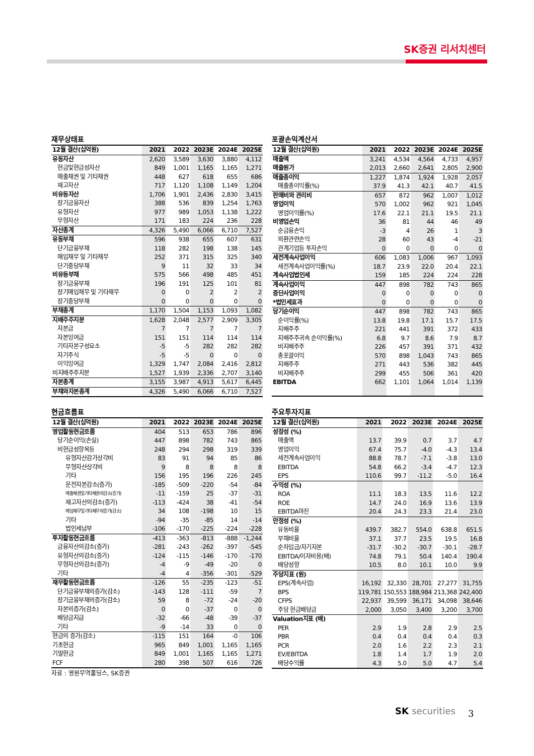SK증권 리서치센터
재무상태표
| 12월 결산(십억원) | 2021 | 2022 | 2023E | 2024E | 2025E |
| --- | --- | --- | --- | --- | --- |
| 유동자산 | 2,620 | 3,589 | 3,630 | 3,880 | 4,112 |
| 현금및현금성자산 | 849 | 1,001 | 1,165 | 1,165 | 1,271 |
| 매출채권 및 기타채권 | 448 | 627 | 618 | 655 | 686 |
| 재고자산 | 717 | 1,120 | 1,108 | 1,149 | 1,204 |
| 비유동자산 | 1,706 | 1,901 | 2,436 | 2,830 | 3,415 |
| 장기금융자산 | 388 | 536 | 839 | 1,254 | 1,763 |
| 유형자산 | 977 | 989 | 1,053 | 1,138 | 1,222 |
| 무형자산 | 171 | 183 | 224 | 236 | 228 |
| 자산총계 | 4,326 | 5,490 | 6,066 | 6,710 | 7,527 |
| 유동부채 | 596 | 938 | 655 | 607 | 631 |
| 단기금융부채 | 118 | 282 | 198 | 138 | 145 |
| 매입채무 및 기타채무 | 252 | 371 | 315 | 325 | 340 |
| 단기충당부채 | 9 | 11 | 32 | 33 | 34 |
| 비유동부채 | 575 | 566 | 498 | 485 | 451 |
| 장기금융부채 | 196 | 191 | 125 | 101 | 81 |
| 장기매입채무 및 기타채무 | 0 | 0 | 2 | 2 | 2 |
| 장기충당부채 | 0 | 0 | 0 | 0 | 0 |
| 부채총계 | 1,170 | 1,504 | 1,153 | 1,093 | 1,082 |
| 지배주주지분 | 1,628 | 2,048 | 2,577 | 2,909 | 3,305 |
| 자본금 | 7 | 7 | 7 | 7 | 7 |
| 자본잉여금 | 151 | 151 | 114 | 114 | 114 |
| 기타자본구성요소 | -5 | -5 | 282 | 282 | 282 |
| 자기주식 | -5 | -5 | 0 | 0 | 0 |
| 이익잉여금 | 1,329 | 1,747 | 2,084 | 2,416 | 2,812 |
| 비지배주주지분 | 1,527 | 1,939 | 2,336 | 2,707 | 3,140 |
| 자본총계 | 3,155 | 3,987 | 4,913 | 5,617 | 6,445 |
| 부채와자본총계 | 4,326 | 5,490 | 6,066 | 6,710 | 7,527 |
포괄손익계산서
| 12월 결산(십억원) | 2021 | 2022 | 2023E | 2024E | 2025E |
| --- | --- | --- | --- | --- | --- |
| 매출액 | 3,241 | 4,534 | 4,564 | 4,733 | 4,957 |
| 매출원가 | 2,013 | 2,660 | 2,641 | 2,805 | 2,900 |
| 매출총이익 | 1,227 | 1,874 | 1,924 | 1,928 | 2,057 |
| 매출총이익률(%) | 37.9 | 41.3 | 42.1 | 40.7 | 41.5 |
| 판매비와 관리비 | 657 | 872 | 962 | 1,007 | 1,012 |
| 영업이익 | 570 | 1,002 | 962 | 921 | 1,045 |
| 영업이익률(%) | 17.6 | 22.1 | 21.1 | 19.5 | 21.1 |
| 비영업손익 | 36 | 81 | 44 | 46 | 49 |
| 순금융손익 | -3 | 4 | 26 | 1 | 3 |
| 외환관련손익 | 28 | 60 | 43 | -4 | -21 |
| 관계기업등 투자손익 | 0 | 0 | 0 | 0 | 0 |
| 세전계속사업이익 | 606 | 1,083 | 1,006 | 967 | 1,093 |
| 세전계속사업이익률(%) | 18.7 | 23.9 | 22.0 | 20.4 | 22.1 |
| 계속사업법인세 | 159 | 185 | 224 | 224 | 228 |
| 계속사업이익 | 447 | 898 | 782 | 743 | 865 |
| 중단사업이익 | 0 | 0 | 0 | 0 | 0 |
| *법인세효과 | 0 | 0 | 0 | 0 | 0 |
| 당기순이익 | 447 | 898 | 782 | 743 | 865 |
| 순이익률(%) | 13.8 | 19.8 | 17.1 | 15.7 | 17.5 |
| 지배주주 | 221 | 441 | 391 | 372 | 433 |
| 지배주주귀속 순이익률(%) | 6.8 | 9.7 | 8.6 | 7.9 | 8.7 |
| 비지배주주 | 226 | 457 | 391 | 371 | 432 |
| 총포괄이익 | 570 | 898 | 1,043 | 743 | 865 |
| 지배주주 | 271 | 443 | 536 | 382 | 445 |
| 비지배주주 | 299 | 455 | 506 | 361 | 420 |
| EBITDA | 662 | 1,101 | 1,064 | 1,014 | 1,139 |
현금흐름표
| 12월 결산(십억원) | 2021 | 2022 | 2023E | 2024E | 2025E |
| --- | --- | --- | --- | --- | --- |
| 영업활동현금흐름 | 404 | 513 | 653 | 786 | 896 |
| 당기순이익(손실) | 447 | 898 | 782 | 743 | 865 |
| 비현금성항목등 | 248 | 294 | 298 | 319 | 339 |
| 유형자산감가상각비 | 83 | 91 | 94 | 85 | 86 |
| 무형자산상각비 | 9 | 8 | 8 | 8 | 8 |
| 기타 | 156 | 195 | 196 | 226 | 245 |
| 운전자본감소(증가) | -185 | -509 | -220 | -54 | -84 |
| 매출채권및기타채권의감소(증가) | -11 | -159 | 25 | -37 | -31 |
| 재고자산의감소(증가) | -113 | -424 | 38 | -41 | -54 |
| 매입채무및기타채무의증가(감소) | 34 | 108 | -198 | 10 | 15 |
| 기타 | -94 | -35 | -85 | 14 | -14 |
| 법인세납부 | -106 | -170 | -225 | -224 | -228 |
| 투자활동현금흐름 | -413 | -363 | -813 | -888 | -1,244 |
| 금융자산의감소(증가) | -281 | -243 | -262 | -397 | -545 |
| 유형자산의감소(증가) | -124 | -115 | -146 | -170 | -170 |
| 무형자산의감소(증가) | -4 | -9 | -49 | -20 | 0 |
| 기타 | -4 | 4 | -356 | -301 | -529 |
| 재무활동현금흐름 | -126 | 55 | -235 | -123 | -51 |
| 단기금융부채의증가(감소) | -143 | 128 | -111 | -59 | 7 |
| 장기금융부채의증가(감소) | 59 | 8 | -72 | -24 | -20 |
| 자본의증가(감소) | 0 | 0 | -37 | 0 | 0 |
| 배당금지급 | -32 | -66 | -48 | -39 | -37 |
| 기타 | -9 | -14 | 33 | 0 | 0 |
| 현금의 증가(감소) | -115 | 151 | 164 | -0 | 106 |
| 기초현금 | 965 | 849 | 1,001 | 1,165 | 1,165 |
| 기말현금 | 849 | 1,001 | 1,165 | 1,165 | 1,271 |
| FCF | 280 | 398 | 507 | 616 | 726 |
자료 : 영원무역홀딩스, SK증권
주요투자지표
| 12월 결산(십억원) | 2021 | 2022 | 2023E | 2024E | 2025E |
| --- | --- | --- | --- | --- | --- |
| 성장성 (%) | | | | | |
| 매출액 | 13.7 | 39.9 | 0.7 | 3.7 | 4.7 |
| 영업이익 | 67.4 | 75.7 | -4.0 | -4.3 | 13.4 |
| 세전계속사업이익 | 88.8 | 78.7 | -7.1 | -3.8 | 13.0 |
| EBITDA | 54.8 | 66.2 | -3.4 | -4.7 | 12.3 |
| EPS | 110.6 | 99.7 | -11.2 | -5.0 | 16.4 |
| 수익성 (%) | | | | | |
| ROA | 11.1 | 18.3 | 13.5 | 11.6 | 12.2 |
| ROE | 14.7 | 24.0 | 16.9 | 13.6 | 13.9 |
| EBITDA마진 | 20.4 | 24.3 | 23.3 | 21.4 | 23.0 |
| 안정성 (%) | | | | | |
| 유동비율 | 439.7 | 382.7 | 554.0 | 638.8 | 651.5 |
| 부채비율 | 37.1 | 37.7 | 23.5 | 19.5 | 16.8 |
| 순차입금/자기자본 | -31.7 | -30.2 | -30.7 | -30.1 | -28.7 |
| EBITDA/이자비용(배) | 74.8 | 79.1 | 50.4 | 140.4 | 190.4 |
| 배당성향 | 10.5 | 8.0 | 10.1 | 10.0 | 9.9 |
| 주당지표 (원) | | | | | |
| EPS(계속사업) | 16,192 | 32,330 | 28,701 | 27,277 | 31,755 |
| BPS | 119,781 | 150,553 | 188,984 | 213,368 | 242,400 |
| CFPS | 22,937 | 39,599 | 36,171 | 34,098 | 38,646 |
| 주당 현금배당금 | 2,000 | 3,050 | 3,400 | 3,200 | 3,700 |
| Valuation지표 (배) | | | | | |
| PER | 2.9 | 1.9 | 2.8 | 2.9 | 2.5 |
| PBR | 0.4 | 0.4 | 0.4 | 0.4 | 0.3 |
| PCR | 2.0 | 1.6 | 2.2 | 2.3 | 2.1 |
| EV/EBITDA | 1.8 | 1.4 | 1.7 | 1.9 | 2.0 |
| 배당수익률 | 4.3 | 5.0 | 5.0 | 4.7 | 5.4 |
SK securities 3